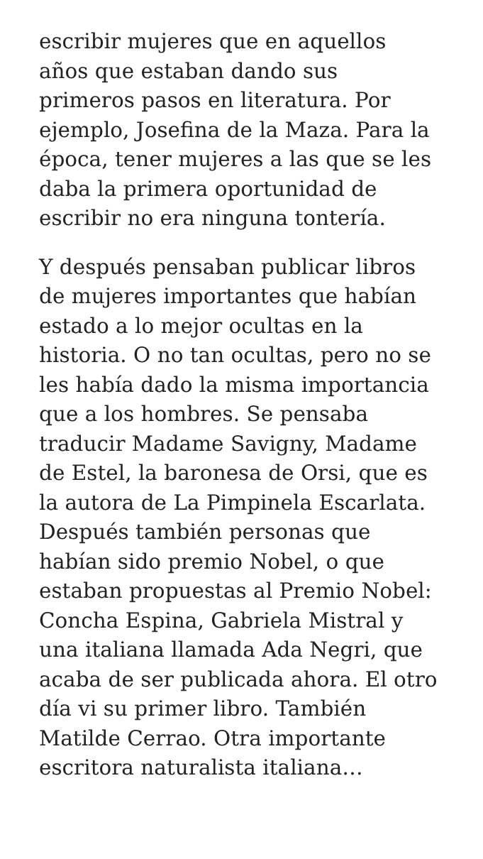escribir mujeres que en aquellos
años que estaban dando sus
primeros pasos en literatura. Por
ejemplo, Josefina de la Maza. Para la
época, tener mujeres a las que se les
daba la primera oportunidad de
escribir no era ninguna tontería.
Y después pensaban publicar libros
de mujeres importantes que habían
estado a lo mejor ocultas en la
historia. O no tan ocultas, pero no se
les había dado la misma importancia
que a los hombres. Se pensaba
traducir Madame Savigny, Madame
de Estel, la baronesa de Orsi, que es
la autora de La Pimpinela Escarlata.
Después también personas que
habían sido premio Nobel, o que
estaban propuestas al Premio Nobel:
Concha Espina, Gabriela Mistral y
una italiana llamada Ada Negri, que
acaba de ser publicada ahora. El otro
día vi su primer libro. También
Matilde Cerrao. Otra importante
escritora naturalista italiana…